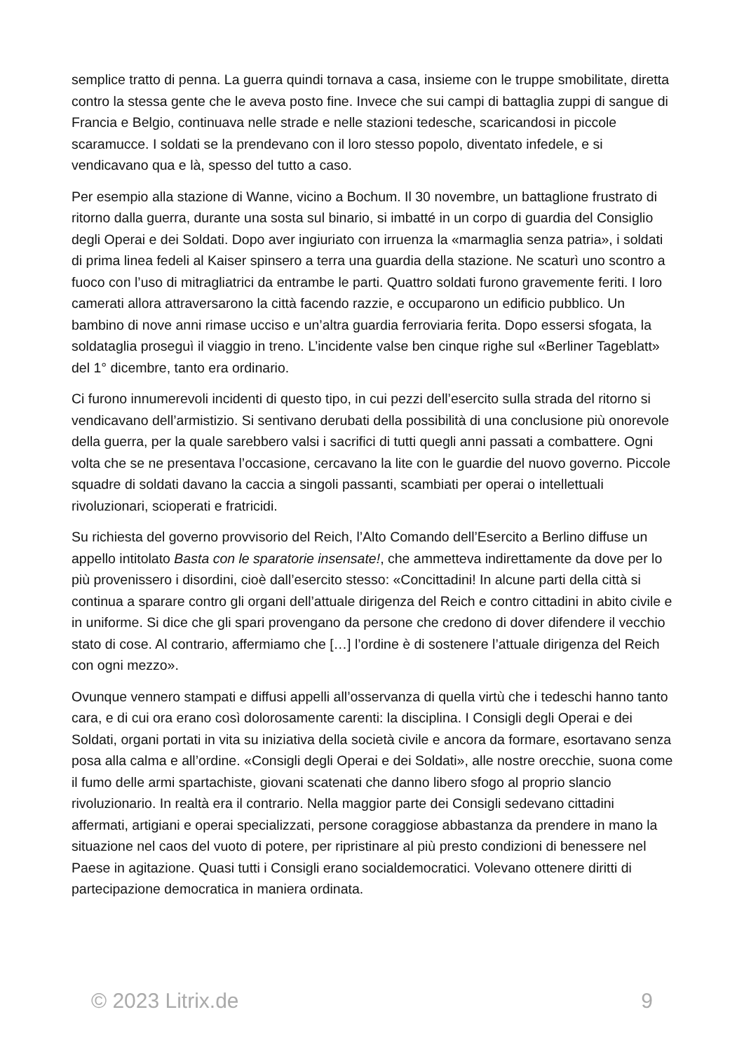semplice tratto di penna. La guerra quindi tornava a casa, insieme con le truppe smobilitate, diretta contro la stessa gente che le aveva posto fine. Invece che sui campi di battaglia zuppi di sangue di Francia e Belgio, continuava nelle strade e nelle stazioni tedesche, scaricandosi in piccole scaramucce. I soldati se la prendevano con il loro stesso popolo, diventato infedele, e si vendicavano qua e là, spesso del tutto a caso.
Per esempio alla stazione di Wanne, vicino a Bochum. Il 30 novembre, un battaglione frustrato di ritorno dalla guerra, durante una sosta sul binario, si imbatté in un corpo di guardia del Consiglio degli Operai e dei Soldati. Dopo aver ingiuriato con irruenza la «marmaglia senza patria», i soldati di prima linea fedeli al Kaiser spinsero a terra una guardia della stazione. Ne scaturì uno scontro a fuoco con l’uso di mitragliatrici da entrambe le parti. Quattro soldati furono gravemente feriti. I loro camerati allora attraversarono la città facendo razzie, e occuparono un edificio pubblico. Un bambino di nove anni rimase ucciso e un’altra guardia ferroviaria ferita. Dopo essersi sfogata, la soldataglia proseguì il viaggio in treno. L’incidente valse ben cinque righe sul «Berliner Tageblatt» del 1° dicembre, tanto era ordinario.
Ci furono innumerevoli incidenti di questo tipo, in cui pezzi dell’esercito sulla strada del ritorno si vendicavano dell’armistizio. Si sentivano derubati della possibilità di una conclusione più onorevole della guerra, per la quale sarebbero valsi i sacrifici di tutti quegli anni passati a combattere. Ogni volta che se ne presentava l’occasione, cercavano la lite con le guardie del nuovo governo. Piccole squadre di soldati davano la caccia a singoli passanti, scambiati per operai o intellettuali rivoluzionari, scioperati e fratricidi.
Su richiesta del governo provvisorio del Reich, l’Alto Comando dell’Esercito a Berlino diffuse un appello intitolato Basta con le sparatorie insensate!, che ammetteva indirettamente da dove per lo più provenissero i disordini, cioè dall’esercito stesso: «Concittadini! In alcune parti della città si continua a sparare contro gli organi dell’attuale dirigenza del Reich e contro cittadini in abito civile e in uniforme. Si dice che gli spari provengano da persone che credono di dover difendere il vecchio stato di cose. Al contrario, affermiamo che […] l’ordine è di sostenere l’attuale dirigenza del Reich con ogni mezzo».
Ovunque vennero stampati e diffusi appelli all’osservanza di quella virtù che i tedeschi hanno tanto cara, e di cui ora erano così dolorosamente carenti: la disciplina. I Consigli degli Operai e dei Soldati, organi portati in vita su iniziativa della società civile e ancora da formare, esortavano senza posa alla calma e all’ordine. «Consigli degli Operai e dei Soldati», alle nostre orecchie, suona come il fumo delle armi spartachiste, giovani scatenati che danno libero sfogo al proprio slancio rivoluzionario. In realtà era il contrario. Nella maggior parte dei Consigli sedevano cittadini affermati, artigiani e operai specializzati, persone coraggiose abbastanza da prendere in mano la situazione nel caos del vuoto di potere, per ripristinare al più presto condizioni di benessere nel Paese in agitazione. Quasi tutti i Consigli erano socialdemocratici. Volevano ottenere diritti di partecipazione democratica in maniera ordinata.
© 2023 Litrix.de 9